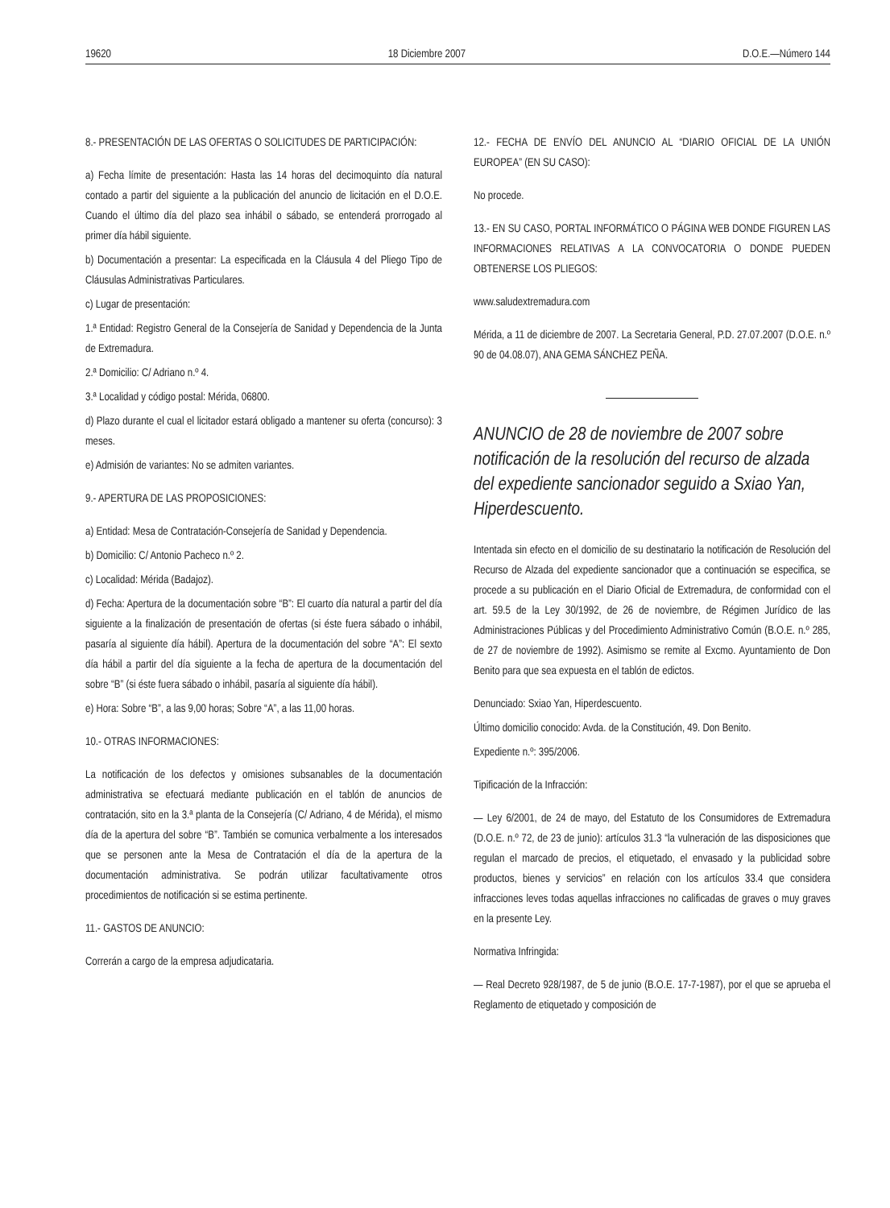19620 18 Diciembre 2007 D.O.E.—Número 144
8.- PRESENTACIÓN DE LAS OFERTAS O SOLICITUDES DE PARTICIPACIÓN:
a) Fecha límite de presentación: Hasta las 14 horas del decimoquinto día natural contado a partir del siguiente a la publicación del anuncio de licitación en el D.O.E. Cuando el último día del plazo sea inhábil o sábado, se entenderá prorrogado al primer día hábil siguiente.
b) Documentación a presentar: La especificada en la Cláusula 4 del Pliego Tipo de Cláusulas Administrativas Particulares.
c) Lugar de presentación:
1.ª Entidad: Registro General de la Consejería de Sanidad y Dependencia de la Junta de Extremadura.
2.ª Domicilio: C/ Adriano n.º 4.
3.ª Localidad y código postal: Mérida, 06800.
d) Plazo durante el cual el licitador estará obligado a mantener su oferta (concurso): 3 meses.
e) Admisión de variantes: No se admiten variantes.
9.- APERTURA DE LAS PROPOSICIONES:
a) Entidad: Mesa de Contratación-Consejería de Sanidad y Dependencia.
b) Domicilio: C/ Antonio Pacheco n.º 2.
c) Localidad: Mérida (Badajoz).
d) Fecha: Apertura de la documentación sobre “B”: El cuarto día natural a partir del día siguiente a la finalización de presentación de ofertas (si éste fuera sábado o inhábil, pasaría al siguiente día hábil). Apertura de la documentación del sobre “A”: El sexto día hábil a partir del día siguiente a la fecha de apertura de la documentación del sobre “B” (si éste fuera sábado o inhábil, pasaría al siguiente día hábil).
e) Hora: Sobre “B”, a las 9,00 horas; Sobre “A”, a las 11,00 horas.
10.- OTRAS INFORMACIONES:
La notificación de los defectos y omisiones subsanables de la documentación administrativa se efectuará mediante publicación en el tablón de anuncios de contratación, sito en la 3.ª planta de la Consejería (C/ Adriano, 4 de Mérida), el mismo día de la apertura del sobre “B”. También se comunica verbalmente a los interesados que se personen ante la Mesa de Contratación el día de la apertura de la documentación administrativa. Se podrán utilizar facultativamente otros procedimientos de notificación si se estima pertinente.
11.- GASTOS DE ANUNCIO:
Correrán a cargo de la empresa adjudicataria.
12.- FECHA DE ENVÍO DEL ANUNCIO AL “DIARIO OFICIAL DE LA UNIÓN EUROPEA” (EN SU CASO):
No procede.
13.- EN SU CASO, PORTAL INFORMÁTICO O PÁGINA WEB DONDE FIGUREN LAS INFORMACIONES RELATIVAS A LA CONVOCATORIA O DONDE PUEDEN OBTENERSE LOS PLIEGOS:
www.saludextremadura.com
Mérida, a 11 de diciembre de 2007. La Secretaria General, P.D. 27.07.2007 (D.O.E. n.º 90 de 04.08.07), ANA GEMA SÁNCHEZ PEÑA.
ANUNCIO de 28 de noviembre de 2007 sobre notificación de la resolución del recurso de alzada del expediente sancionador seguido a Sxiao Yan, Hiperdescuento.
Intentada sin efecto en el domicilio de su destinatario la notificación de Resolución del Recurso de Alzada del expediente sancionador que a continuación se especifica, se procede a su publicación en el Diario Oficial de Extremadura, de conformidad con el art. 59.5 de la Ley 30/1992, de 26 de noviembre, de Régimen Jurídico de las Administraciones Públicas y del Procedimiento Administrativo Común (B.O.E. n.º 285, de 27 de noviembre de 1992). Asimismo se remite al Excmo. Ayuntamiento de Don Benito para que sea expuesta en el tablón de edictos.
Denunciado: Sxiao Yan, Hiperdescuento.
Último domicilio conocido: Avda. de la Constitución, 49. Don Benito.
Expediente n.º: 395/2006.
Tipificación de la Infracción:
— Ley 6/2001, de 24 de mayo, del Estatuto de los Consumidores de Extremadura (D.O.E. n.º 72, de 23 de junio): artículos 31.3 “la vulneración de las disposiciones que regulan el marcado de precios, el etiquetado, el envasado y la publicidad sobre productos, bienes y servicios” en relación con los artículos 33.4 que considera infracciones leves todas aquellas infracciones no calificadas de graves o muy graves en la presente Ley.
Normativa Infringida:
— Real Decreto 928/1987, de 5 de junio (B.O.E. 17-7-1987), por el que se aprueba el Reglamento de etiquetado y composición de